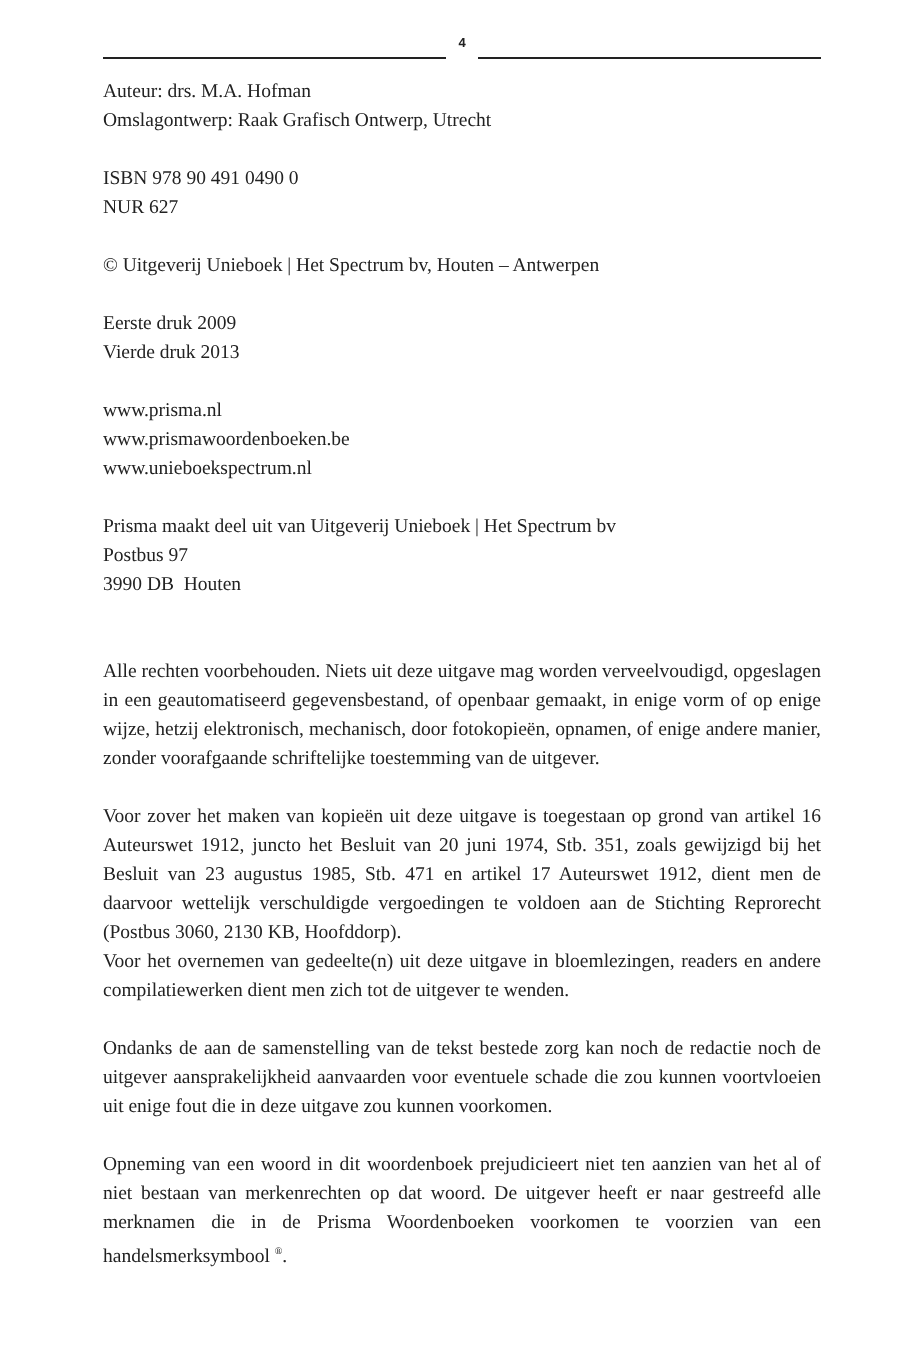4
Auteur: drs. M.A. Hofman
Omslagontwerp: Raak Grafisch Ontwerp, Utrecht
ISBN 978 90 491 0490 0
NUR 627
© Uitgeverij Unieboek | Het Spectrum bv, Houten – Antwerpen
Eerste druk 2009
Vierde druk 2013
www.prisma.nl
www.prismawoordenboeken.be
www.unieboekspectrum.nl
Prisma maakt deel uit van Uitgeverij Unieboek | Het Spectrum bv
Postbus 97
3990 DB Houten
Alle rechten voorbehouden. Niets uit deze uitgave mag worden verveelvoudigd, opgeslagen in een geautomatiseerd gegevensbestand, of openbaar gemaakt, in enige vorm of op enige wijze, hetzij elektronisch, mechanisch, door fotokopieën, opnamen, of enige andere manier, zonder voorafgaande schriftelijke toestemming van de uitgever.
Voor zover het maken van kopieën uit deze uitgave is toegestaan op grond van artikel 16 Auteurswet 1912, juncto het Besluit van 20 juni 1974, Stb. 351, zoals gewijzigd bij het Besluit van 23 augustus 1985, Stb. 471 en artikel 17 Auteurswet 1912, dient men de daarvoor wettelijk verschuldigde vergoedingen te voldoen aan de Stichting Reprorecht (Postbus 3060, 2130 KB, Hoofddorp).
Voor het overnemen van gedeelte(n) uit deze uitgave in bloemlezingen, readers en andere compilatiewerken dient men zich tot de uitgever te wenden.
Ondanks de aan de samenstelling van de tekst bestede zorg kan noch de redactie noch de uitgever aansprakelijkheid aanvaarden voor eventuele schade die zou kunnen voortvloeien uit enige fout die in deze uitgave zou kunnen voorkomen.
Opneming van een woord in dit woordenboek prejudicieert niet ten aanzien van het al of niet bestaan van merkenrechten op dat woord. De uitgever heeft er naar gestreefd alle merknamen die in de Prisma Woordenboeken voorkomen te voorzien van een handelsmerksymbool <sup>®</sup>.